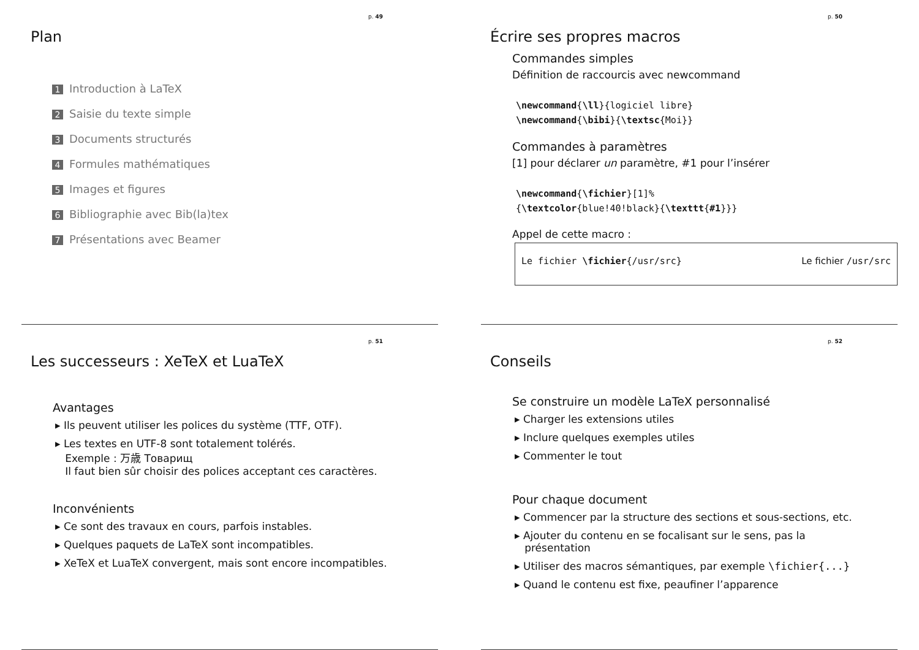p. 49
Plan
1 Introduction à LaTeX
2 Saisie du texte simple
3 Documents structurés
4 Formules mathématiques
5 Images et figures
6 Bibliographie avec Bib(la)tex
7 Présentations avec Beamer
p. 50
Écrire ses propres macros
Commandes simples
Définition de raccourcis avec newcommand
\newcommand{\ll}{logiciel libre}
\newcommand{\bibi}{\textsc{Moi}}
Commandes à paramètres
[1] pour déclarer un paramètre, #1 pour l’insérer
\newcommand{\fichier}[1]%
{\textcolor{blue!40!black}{\texttt{#1}}}
Appel de cette macro :
Le fichier \fichier{/usr/src} Le fichier /usr/src
p. 51
Les successeurs : XeTeX et LuaTeX
Avantages
▸ Ils peuvent utiliser les polices du système (TTF, OTF).
▸ Les textes en UTF-8 sont totalement tolérés.
Exemple : 万歳 Товарищ
Il faut bien sûr choisir des polices acceptant ces caractères.
Inconvénients
▸ Ce sont des travaux en cours, parfois instables.
▸ Quelques paquets de LaTeX sont incompatibles.
▸ XeTeX et LuaTeX convergent, mais sont encore incompatibles.
p. 52
Conseils
Se construire un modèle LaTeX personnalisé
▸ Charger les extensions utiles
▸ Inclure quelques exemples utiles
▸ Commenter le tout
Pour chaque document
▸ Commencer par la structure des sections et sous-sections, etc.
▸ Ajouter du contenu en se focalisant sur le sens, pas la
présentation
▸ Utiliser des macros sémantiques, par exemple \fichier{...}
▸ Quand le contenu est fixe, peaufiner l’apparence